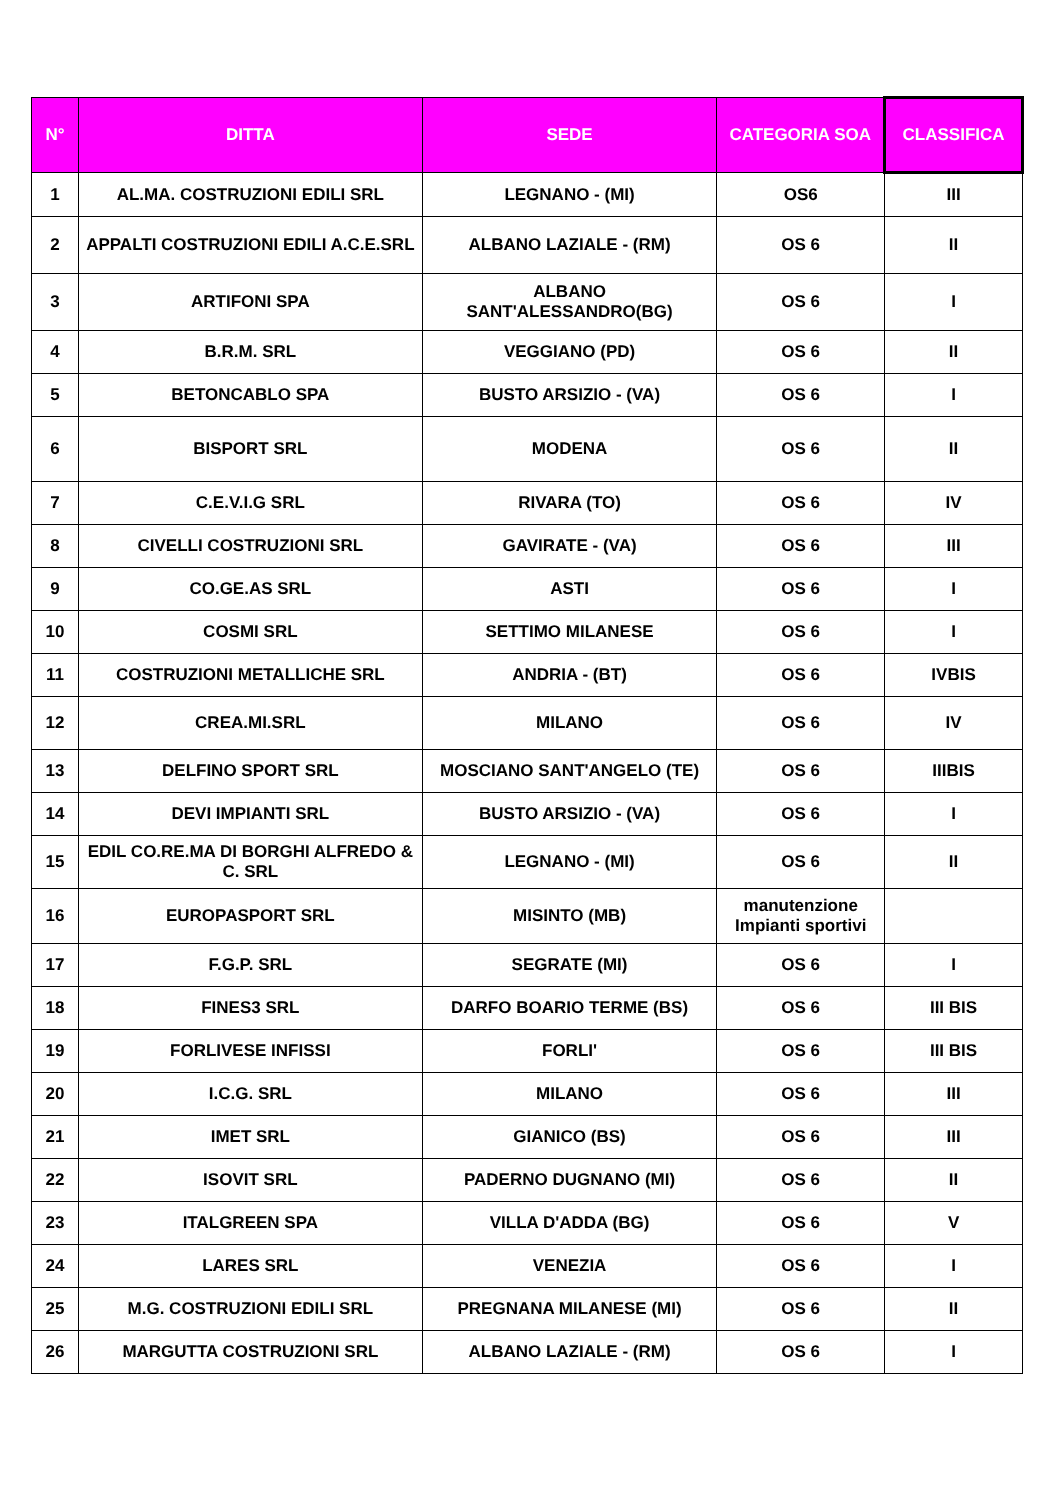| N° | DITTA | SEDE | CATEGORIA SOA | CLASSIFICA |
| --- | --- | --- | --- | --- |
| 1 | AL.MA. COSTRUZIONI EDILI SRL | LEGNANO - (MI) | OS6 | III |
| 2 | APPALTI COSTRUZIONI EDILI A.C.E.SRL | ALBANO LAZIALE - (RM) | OS 6 | II |
| 3 | ARTIFONI SPA | ALBANO SANT'ALESSANDRO(BG) | OS 6 | I |
| 4 | B.R.M. SRL | VEGGIANO (PD) | OS 6 | II |
| 5 | BETONCABLO SPA | BUSTO ARSIZIO - (VA) | OS 6 | I |
| 6 | BISPORT SRL | MODENA | OS 6 | II |
| 7 | C.E.V.I.G SRL | RIVARA (TO) | OS 6 | IV |
| 8 | CIVELLI COSTRUZIONI SRL | GAVIRATE - (VA) | OS 6 | III |
| 9 | CO.GE.AS SRL | ASTI | OS 6 | I |
| 10 | COSMI SRL | SETTIMO MILANESE | OS 6 | I |
| 11 | COSTRUZIONI METALLICHE SRL | ANDRIA - (BT) | OS 6 | IVBIS |
| 12 | CREA.MI.SRL | MILANO | OS 6 | IV |
| 13 | DELFINO SPORT SRL | MOSCIANO SANT'ANGELO (TE) | OS 6 | IIIBIS |
| 14 | DEVI IMPIANTI SRL | BUSTO ARSIZIO - (VA) | OS 6 | I |
| 15 | EDIL CO.RE.MA DI BORGHI ALFREDO & C. SRL | LEGNANO - (MI) | OS 6 | II |
| 16 | EUROPASPORT SRL | MISINTO (MB) | manutenzione Impianti sportivi | |
| 17 | F.G.P. SRL | SEGRATE (MI) | OS 6 | I |
| 18 | FINES3 SRL | DARFO BOARIO TERME (BS) | OS 6 | III BIS |
| 19 | FORLIVESE INFISSI | FORLI' | OS 6 | III BIS |
| 20 | I.C.G. SRL | MILANO | OS 6 | III |
| 21 | IMET SRL | GIANICO (BS) | OS 6 | III |
| 22 | ISOVIT SRL | PADERNO DUGNANO (MI) | OS 6 | II |
| 23 | ITALGREEN SPA | VILLA D'ADDA (BG) | OS 6 | V |
| 24 | LARES SRL | VENEZIA | OS 6 | I |
| 25 | M.G. COSTRUZIONI EDILI SRL | PREGNANA MILANESE (MI) | OS 6 | II |
| 26 | MARGUTTA COSTRUZIONI SRL | ALBANO LAZIALE - (RM) | OS 6 | I |